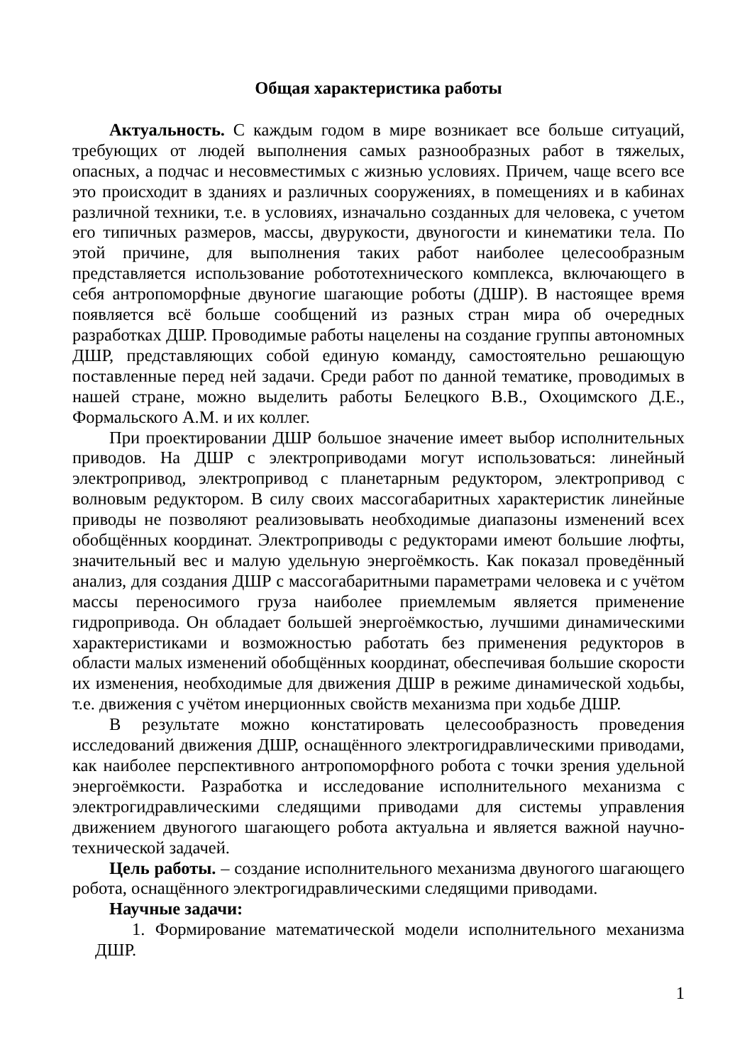Общая характеристика работы
Актуальность. С каждым годом в мире возникает все больше ситуаций, требующих от людей выполнения самых разнообразных работ в тяжелых, опасных, а подчас и несовместимых с жизнью условиях. Причем, чаще всего все это происходит в зданиях и различных сооружениях, в помещениях и в кабинах различной техники, т.е. в условиях, изначально созданных для человека, с учетом его типичных размеров, массы, двурукости, двуногости и кинематики тела. По этой причине, для выполнения таких работ наиболее целесообразным представляется использование робототехнического комплекса, включающего в себя антропоморфные двуногие шагающие роботы (ДШР). В настоящее время появляется всё больше сообщений из разных стран мира об очередных разработках ДШР. Проводимые работы нацелены на создание группы автономных ДШР, представляющих собой единую команду, самостоятельно решающую поставленные перед ней задачи. Среди работ по данной тематике, проводимых в нашей стране, можно выделить работы Белецкого В.В., Охоцимского Д.Е., Формальского А.М. и их коллег.
При проектировании ДШР большое значение имеет выбор исполнительных приводов. На ДШР с электроприводами могут использоваться: линейный электропривод, электропривод с планетарным редуктором, электропривод с волновым редуктором. В силу своих массогабаритных характеристик линейные приводы не позволяют реализовывать необходимые диапазоны изменений всех обобщённых координат. Электроприводы с редукторами имеют большие люфты, значительный вес и малую удельную энергоёмкость. Как показал проведённый анализ, для создания ДШР с массогабаритными параметрами человека и с учётом массы переносимого груза наиболее приемлемым является применение гидропривода. Он обладает большей энергоёмкостью, лучшими динамическими характеристиками и возможностью работать без применения редукторов в области малых изменений обобщённых координат, обеспечивая большие скорости их изменения, необходимые для движения ДШР в режиме динамической ходьбы, т.е. движения с учётом инерционных свойств механизма при ходьбе ДШР.
В результате можно констатировать целесообразность проведения исследований движения ДШР, оснащённого электрогидравлическими приводами, как наиболее перспективного антропоморфного робота с точки зрения удельной энергоёмкости. Разработка и исследование исполнительного механизма с электрогидравлическими следящими приводами для системы управления движением двуногого шагающего робота актуальна и является важной научно-технической задачей.
Цель работы. – создание исполнительного механизма двуногого шагающего робота, оснащённого электрогидравлическими следящими приводами.
Научные задачи:
1. Формирование математической модели исполнительного механизма ДШР.
1